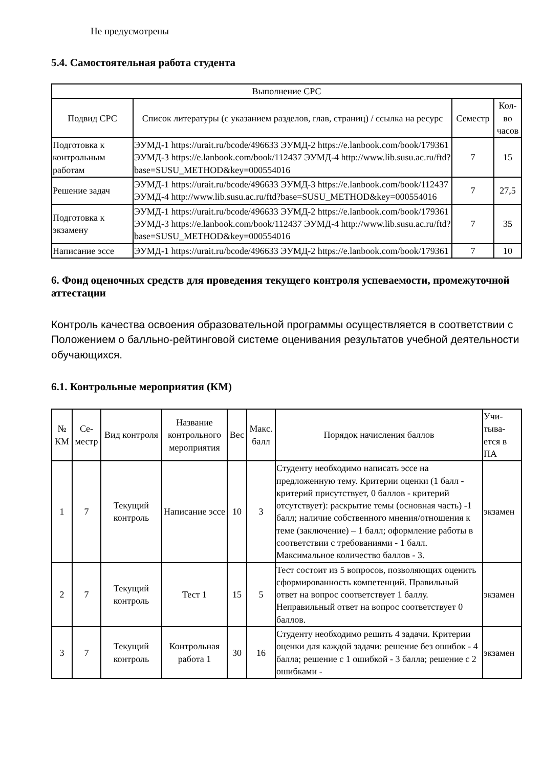Не предусмотрены
5.4. Самостоятельная работа студента
| Выполнение СРС | | | |
| --- | --- | --- | --- |
| Подвид СРС | Список литературы (с указанием разделов, глав, страниц) / ссылка на ресурс | Семестр | Кол-во часов |
| Подготовка к контрольным работам | ЭУМД-1 https://urait.ru/bcode/496633 ЭУМД-2 https://e.lanbook.com/book/179361 ЭУМД-3 https://e.lanbook.com/book/112437 ЭУМД-4 http://www.lib.susu.ac.ru/ftd?base=SUSU_METHOD&key=000554016 | 7 | 15 |
| Решение задач | ЭУМД-1 https://urait.ru/bcode/496633 ЭУМД-3 https://e.lanbook.com/book/112437 ЭУМД-4 http://www.lib.susu.ac.ru/ftd?base=SUSU_METHOD&key=000554016 | 7 | 27,5 |
| Подготовка к экзамену | ЭУМД-1 https://urait.ru/bcode/496633 ЭУМД-2 https://e.lanbook.com/book/179361 ЭУМД-3 https://e.lanbook.com/book/112437 ЭУМД-4 http://www.lib.susu.ac.ru/ftd?base=SUSU_METHOD&key=000554016 | 7 | 35 |
| Написание эссе | ЭУМД-1 https://urait.ru/bcode/496633 ЭУМД-2 https://e.lanbook.com/book/179361 | 7 | 10 |
6. Фонд оценочных средств для проведения текущего контроля успеваемости, промежуточной аттестации
Контроль качества освоения образовательной программы осуществляется в соответствии с Положением о балльно-рейтинговой системе оценивания результатов учебной деятельности обучающихся.
6.1. Контрольные мероприятия (КМ)
| № КМ | Се-местр | Вид контроля | Название контрольного мероприятия | Вес | Макс. балл | Порядок начисления баллов | Учи-тыва-ется в ПА |
| --- | --- | --- | --- | --- | --- | --- | --- |
| 1 | 7 | Текущий контроль | Написание эссе | 10 | 3 | Студенту необходимо написать эссе на предложенную тему. Критерии оценки (1 балл - критерий присутствует, 0 баллов - критерий отсутствует): раскрытие темы (основная часть) -1 балл; наличие собственного мнения/отношения к теме (заключение) – 1 балл; оформление работы в соответствии с требованиями - 1 балл. Максимальное количество баллов - 3. | экзамен |
| 2 | 7 | Текущий контроль | Тест 1 | 15 | 5 | Тест состоит из 5 вопросов, позволяющих оценить сформированность компетенций. Правильный ответ на вопрос соответствует 1 баллу. Неправильный ответ на вопрос соответствует 0 баллов. | экзамен |
| 3 | 7 | Текущий контроль | Контрольная работа 1 | 30 | 16 | Студенту необходимо решить 4 задачи. Критерии оценки для каждой задачи: решение без ошибок - 4 балла; решение с 1 ошибкой - 3 балла; решение с 2 ошибками - | экзамен |